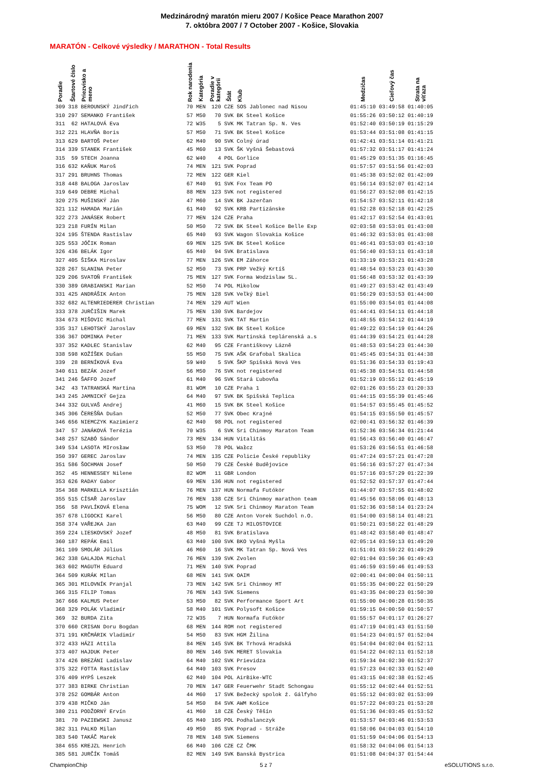Medzinárodný maratón mieru 2007 / Košice Peace Marathon 2007
7. októbra 2007 / 7 October 2007 - Košice, Slovakia
MARATÓN - Celkové výsledky / MARATHON - Total Results
| Poradie | Štartové číslo | Priezvisko a meno | Rok narodenia | Kategória | Poradie v kategórii | Štát | Klub | Medzičas | Cieľový čas | Strata na víťaza |
| --- | --- | --- | --- | --- | --- | --- | --- | --- | --- | --- |
| 309 | 318 | BEROUNSKÝ Jindřich | 70 | MEN | 120 | CZE | SOS Jablonec nad Nisou | 01:45:10 | 03:49:58 | 01:40:05 |
| 310 | 297 | SEMANKO František | 57 | M50 | 70 | SVK | BK Steel Košice | 01:55:26 | 03:50:12 | 01:40:19 |
| 311 | 62 | HATALOVÁ Eva | 72 | W35 | 5 | SVK | MK Tatran Sp. N. Ves | 01:52:40 | 03:50:19 | 01:15:29 |
| 312 | 221 | HLAVŇA Boris | 57 | M50 | 71 | SVK | BK Steel Košice | 01:53:44 | 03:51:08 | 01:41:15 |
| 313 | 629 | BARTOŠ Peter | 62 | M40 | 90 | SVK | Colný úrad | 01:42:41 | 03:51:14 | 01:41:21 |
| 314 | 339 | STANEK František | 45 | M60 | 13 | SVK | ŠK Vyšná Šebastová | 01:57:32 | 03:51:17 | 01:41:24 |
| 315 | 59 | STECH Joanna | 62 | W40 | 4 | POL | Gorlice | 01:45:29 | 03:51:35 | 01:16:45 |
| 316 | 632 | KAŇUK Maroš | 74 | MEN | 121 | SVK | Poprad | 01:57:57 | 03:51:56 | 01:42:03 |
| 317 | 291 | BRUHNS Thomas | 72 | MEN | 122 | GER | Kiel | 01:45:38 | 03:52:02 | 01:42:09 |
| 318 | 448 | BALOGA Jaroslav | 67 | M40 | 91 | SVK | Fox Team PO | 01:56:14 | 03:52:07 | 01:42:14 |
| 319 | 649 | DEBRE Michal | 88 | MEN | 123 | SVK | not registered | 01:56:27 | 03:52:08 | 01:42:15 |
| 320 | 275 | MUŠINSKÝ Ján | 47 | M60 | 14 | SVK | BK Jazerčan | 01:54:57 | 03:52:11 | 01:42:18 |
| 321 | 112 | HAMADA Marián | 61 | M40 | 92 | SVK | KRB Partizánske | 01:52:28 | 03:52:18 | 01:42:25 |
| 322 | 273 | JANÁSEK Robert | 77 | MEN | 124 | CZE | Praha | 01:42:17 | 03:52:54 | 01:43:01 |
| 323 | 218 | FURÍN Milan | 50 | M50 | 72 | SVK | BK Steel Košice Belle Exp | 02:03:58 | 03:53:01 | 01:43:08 |
| 324 | 195 | ŠTENDA Rastislav | 65 | M40 | 93 | SVK | Wagon Slovakia Košice | 01:46:32 | 03:53:01 | 01:43:08 |
| 325 | 553 | JÓČIK Roman | 69 | MEN | 125 | SVK | BK Steel Košice | 01:46:41 | 03:53:03 | 01:43:10 |
| 326 | 436 | BELÁK Igor | 65 | M40 | 94 | SVK | Bratislava | 01:56:40 | 03:53:11 | 01:43:18 |
| 327 | 405 | ŠIŠKA Miroslav | 77 | MEN | 126 | SVK | EM Záhorce | 01:33:19 | 03:53:21 | 01:43:28 |
| 328 | 267 | SLANINA Peter | 52 | M50 | 73 | SVK | PRP Vežký Krtíš | 01:48:54 | 03:53:23 | 01:43:30 |
| 329 | 206 | SVATOŇ František | 75 | MEN | 127 | SVK | Forma Wodzislaw SL. | 01:56:48 | 03:53:32 | 01:43:39 |
| 330 | 389 | GRABIANSKI Marian | 52 | M50 | 74 | POL | Mikolow | 01:49:27 | 03:53:42 | 01:43:49 |
| 331 | 425 | ANDRÁŠIK Anton | 75 | MEN | 128 | SVK | Veľký Biel | 01:56:29 | 03:53:53 | 01:44:00 |
| 332 | 682 | ALTENRIEDERER Christian | 74 | MEN | 129 | AUT | Wien | 01:55:00 | 03:54:01 | 01:44:08 |
| 333 | 378 | JURČIŠIN Marek | 75 | MEN | 130 | SVK | Bardejov | 01:44:41 | 03:54:11 | 01:44:18 |
| 334 | 673 | MIŠOVIC Michal | 77 | MEN | 131 | SVK | TAT Martin | 01:48:55 | 03:54:12 | 01:44:19 |
| 335 | 317 | LEHOTSKÝ Jaroslav | 69 | MEN | 132 | SVK | BK Steel Košice | 01:49:22 | 03:54:19 | 01:44:26 |
| 336 | 367 | DOMINKA Peter | 71 | MEN | 133 | SVK | Martinská teplárenská a.s | 01:44:39 | 03:54:21 | 01:44:28 |
| 337 | 352 | KADLEC Stanislav | 62 | M40 | 95 | CZE | Františkovy Lázně | 01:48:53 | 03:54:23 | 01:44:30 |
| 338 | 598 | KOŽÍŠEK Dušan | 55 | M50 | 75 | SVK | AŠK Grafobal Skalica | 01:45:45 | 03:54:31 | 01:44:38 |
| 339 | 28 | BERNÍKOVÁ Eva | 59 | W40 | 5 | SVK | ŠKP Spišská Nová Ves | 01:51:36 | 03:54:33 | 01:19:43 |
| 340 | 611 | BEZÁK Jozef | 56 | M50 | 76 | SVK | not registered | 01:45:38 | 03:54:51 | 01:44:58 |
| 341 | 246 | ŠAFFO Jozef | 61 | M40 | 96 | SVK | Stará Ľubovňa | 01:52:19 | 03:55:12 | 01:45:19 |
| 342 | 43 | TATRANSKÁ Martina | 81 | WOM | 10 | CZE | Praha 1 | 02:01:26 | 03:55:23 | 01:20:33 |
| 343 | 245 | JAMNICKÝ Gejza | 64 | M40 | 97 | SVK | BK Spišská Teplica | 01:44:15 | 03:55:39 | 01:45:46 |
| 344 | 332 | GULVAŠ Andrej | 41 | M60 | 15 | SVK | BK Steel Košice | 01:54:57 | 03:55:45 | 01:45:52 |
| 345 | 306 | ČEREŠŇA Dušan | 52 | M50 | 77 | SVK | Obec Krajné | 01:54:15 | 03:55:50 | 01:45:57 |
| 346 | 656 | NIEMCZYK Kazimierz | 62 | M40 | 98 | POL | not registered | 02:00:41 | 03:56:32 | 01:46:39 |
| 347 | 57 | JANÁKOVÁ Terézia | 70 | W35 | 6 | SVK | Sri Chinmoy Maraton Team | 01:52:36 | 03:56:34 | 01:21:44 |
| 348 | 257 | SZABÓ Sándor | 73 | MEN | 134 | HUN | Vitalitás | 01:56:43 | 03:56:40 | 01:46:47 |
| 349 | 534 | LASOTA MIrosław | 53 | M50 | 78 | POL | Wałcz | 01:53:26 | 03:56:51 | 01:46:58 |
| 350 | 397 | GEREC Jaroslav | 74 | MEN | 135 | CZE | Policie České republiky | 01:47:24 | 03:57:21 | 01:47:28 |
| 351 | 586 | ŠOCHMAN Josef | 50 | M50 | 79 | CZE | České Budějovice | 01:56:16 | 03:57:27 | 01:47:34 |
| 352 | 45 | HENNESSEY Nilene | 82 | WOM | 11 | GBR | London | 01:57:16 | 03:57:29 | 01:22:39 |
| 353 | 626 | RADAY Gabor | 69 | MEN | 136 | HUN | not registered | 01:52:52 | 03:57:37 | 01:47:44 |
| 354 | 368 | MARKELLA Krisztián | 76 | MEN | 137 | HUN | Normafa Futókör | 01:44:07 | 03:57:55 | 01:48:02 |
| 355 | 515 | CÍSAŘ Jaroslav | 76 | MEN | 138 | CZE | Sri Chinmoy marathon team | 01:45:56 | 03:58:06 | 01:48:13 |
| 356 | 58 | PAVLÍKOVÁ Elena | 75 | WOM | 12 | SVK | Sri Chinmoy Maraton Team | 01:52:36 | 03:58:14 | 01:23:24 |
| 357 | 678 | LIGOCKI Karel | 56 | M50 | 80 | CZE | Anton Vorek Suchdol n.O. | 01:54:00 | 03:58:14 | 01:48:21 |
| 358 | 374 | VAŘEJKA Jan | 63 | M40 | 99 | CZE | TJ MILOSTOVICE | 01:50:21 | 03:58:22 | 01:48:29 |
| 359 | 224 | LIESKOVSKÝ Jozef | 48 | M50 | 81 | SVK | Bratislava | 01:48:42 | 03:58:40 | 01:48:47 |
| 360 | 187 | REPÁK Emil | 63 | M40 | 100 | SVK | BKO Vyšná Myšla | 02:05:14 | 03:59:13 | 01:49:20 |
| 361 | 109 | SMOLÁR Július | 46 | M60 | 16 | SVK | MK Tatran Sp. Nová Ves | 01:51:01 | 03:59:22 | 01:49:29 |
| 362 | 338 | GALAJDA Michal | 76 | MEN | 139 | SVK | Zvolen | 02:01:04 | 03:59:36 | 01:49:43 |
| 363 | 602 | MAGUTH Eduard | 71 | MEN | 140 | SVK | Poprad | 01:46:59 | 03:59:46 | 01:49:53 |
| 364 | 509 | KURÁK MIlan | 68 | MEN | 141 | SVK | OAIM | 02:00:41 | 04:00:04 | 01:50:11 |
| 365 | 301 | MILOVNÍK Pranjal | 73 | MEN | 142 | SVK | Sri Chinmoy MT | 01:55:35 | 04:00:22 | 01:50:29 |
| 366 | 315 | FILIP Tomas | 76 | MEN | 143 | SVK | Siemens | 01:43:35 | 04:00:23 | 01:50:30 |
| 367 | 666 | KALMUS Peter | 53 | M50 | 82 | SVK | Performance Sport Art | 01:55:00 | 04:00:28 | 01:50:35 |
| 368 | 329 | POLÁK Vladimír | 58 | M40 | 101 | SVK | Polysoft Košice | 01:59:15 | 04:00:50 | 01:50:57 |
| 369 | 32 | BURDA Zita | 72 | W35 | 7 | HUN | Normafa Futókör | 01:55:57 | 04:01:17 | 01:26:27 |
| 370 | 660 | CRISAN Doru Bogdan | 68 | MEN | 144 | ROM | not registered | 01:47:19 | 04:01:43 | 01:51:50 |
| 371 | 191 | KRČMÁRIK Vladimír | 54 | M50 | 83 | SVK | HGM Žilina | 01:54:23 | 04:01:57 | 01:52:04 |
| 372 | 433 | HÁZI Attila | 84 | MEN | 145 | SVK | BK Trhová Hradská | 01:54:04 | 04:02:04 | 01:52:11 |
| 373 | 407 | HAJDUK Peter | 80 | MEN | 146 | SVK | MERET Slovakia | 01:54:22 | 04:02:11 | 01:52:18 |
| 374 | 426 | BREZÁNI Ladislav | 64 | M40 | 102 | SVK | Prievidza | 01:59:34 | 04:02:30 | 01:52:37 |
| 375 | 322 | FOTTA Rastislav | 64 | M40 | 103 | SVK | Presov | 01:57:23 | 04:02:33 | 01:52:40 |
| 376 | 409 | HYPŚ Leszek | 62 | M40 | 104 | POL | AirBike-WTC | 01:43:15 | 04:02:38 | 01:52:45 |
| 377 | 383 | BIRKE Christian | 70 | MEN | 147 | GER | Feuerwehr Stadt Schongau | 01:55:12 | 04:02:44 | 01:52:51 |
| 378 | 252 | GOMBÁR Anton | 44 | M60 | 17 | SVK | Bežecký spolok ź. Gálfyho | 01:55:12 | 04:03:02 | 01:53:09 |
| 379 | 438 | MIČKO Ján | 54 | M50 | 84 | SVK | AWM Košice | 01:57:22 | 04:03:21 | 01:53:28 |
| 380 | 211 | PODŽORNÝ Ervín | 41 | M60 | 18 | CZE | Český Těšín | 01:51:36 | 04:03:45 | 01:53:52 |
| 381 | 70 | PAZIEWSKI Janusz | 65 | M40 | 105 | POL | Podhalanczyk | 01:53:57 | 04:03:46 | 01:53:53 |
| 382 | 311 | PALKO Milan | 49 | M50 | 85 | SVK | Poprad - Stráže | 01:58:06 | 04:04:03 | 01:54:10 |
| 383 | 540 | TAKÁČ Marek | 78 | MEN | 148 | SVK | Siemens | 01:51:59 | 04:04:06 | 01:54:13 |
| 384 | 655 | KREJZL Henrich | 66 | M40 | 106 | CZE | CZ ČMK | 01:58:32 | 04:04:06 | 01:54:13 |
| 385 | 581 | JURČÍK Tomáš | 82 | MEN | 149 | SVK | Banská Bystrica | 01:51:08 | 04:04:37 | 01:54:44 |
ChampionChip 5 z 7 eSOLUTIONS s.r.o.